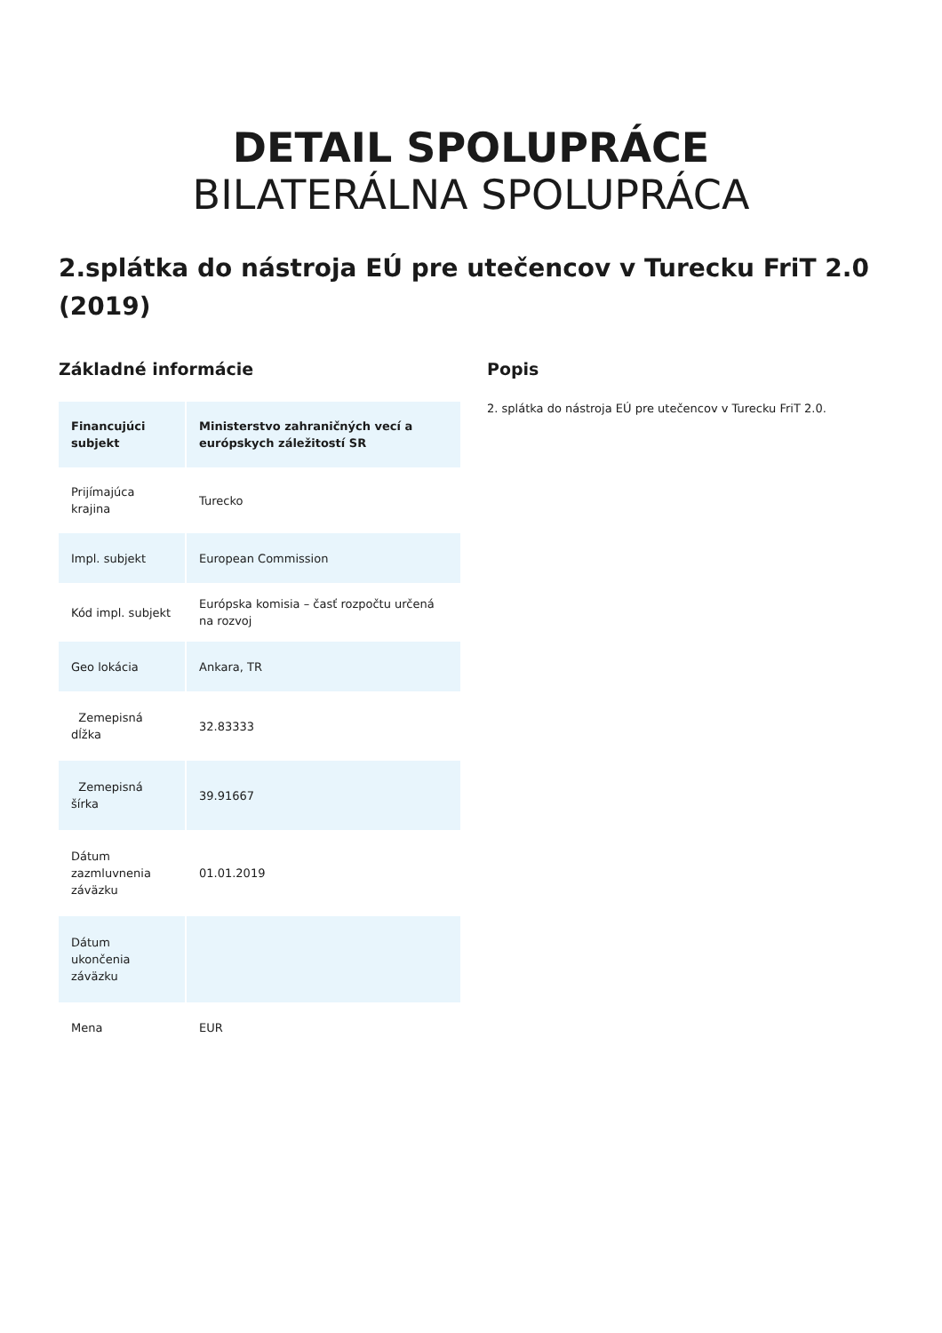DETAIL SPOLUPRÁCE
BILATERÁLNA SPOLUPRÁCA
2.splátka do nástroja EÚ pre utečencov v Turecku FriT 2.0 (2019)
Základné informácie
| Financujúci subjekt | Ministerstvo zahraničných vecí a európskych záležitostí SR |
| Prijímajúca krajina | Turecko |
| Impl. subjekt | European Commission |
| Kód impl. subjekt | Európska komisia – časť rozpočtu určená na rozvoj |
| Geo lokácia | Ankara, TR |
| Zemepisná dĺžka | 32.83333 |
| Zemepisná šírka | 39.91667 |
| Dátum zazmluvnenia záväzku | 01.01.2019 |
| Dátum ukončenia záväzku | |
| Mena | EUR |
Popis
2. splátka do nástroja EÚ pre utečencov v Turecku FriT 2.0.